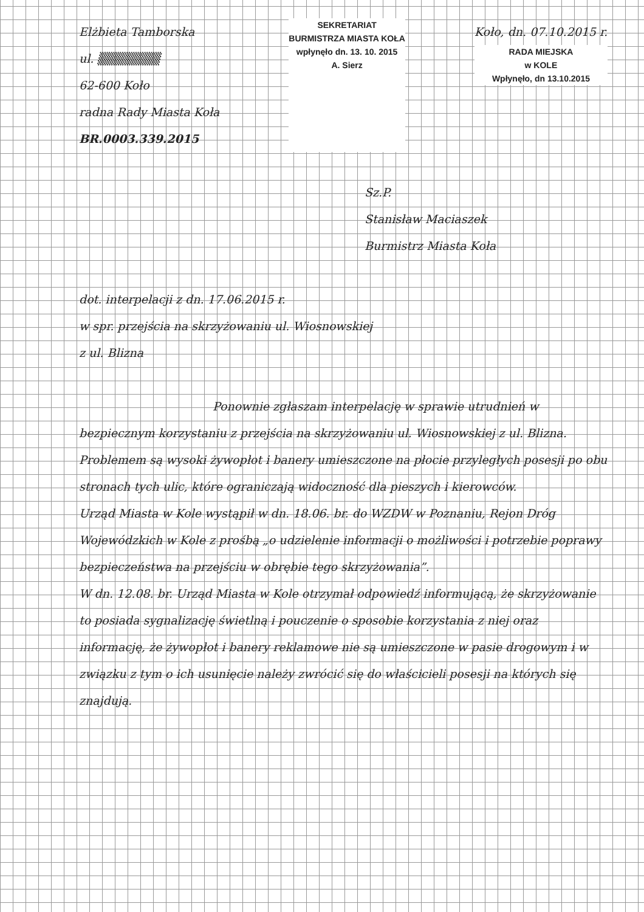Elżbieta Tamborska
ul. ▒▒▒▒▒▒▒
62-600 Koło
radna Rady Miasta Koła
BR.0003.339.2015
SEKRETARIAT
BURMISTRZA MIASTA KOŁA
wpłynęło dn. 13. 10. 2015
A. Sierz
Koło, dn. 07.10.2015 r.
RADA MIEJSKA
w KOLE
Wpłynęło, dn 13.10.2015
Sz.P.
Stanisław Maciaszek
Burmistrz Miasta Koła
dot. interpelacji z dn. 17.06.2015 r.
w spr. przejścia na skrzyżowaniu ul. Wiosnowskiej
z ul. Blizna
Ponownie zgłaszam interpelację w sprawie utrudnień w bezpiecznym korzystaniu z przejścia na skrzyżowaniu ul. Wiosnowskiej z ul. Blizna.
Problemem są wysoki żywopłot i banery umieszczone na płocie przyległych posesji po obu stronach tych ulic, które ograniczają widoczność dla pieszych i kierowców.
Urząd Miasta w Kole wystąpił w dn. 18.06. br. do WZDW w Poznaniu, Rejon Dróg Wojewódzkich w Kole z prośbą „o udzielenie informacji o możliwości i potrzebie poprawy bezpieczeństwa na przejściu w obrębie tego skrzyżowania”.
W dn. 12.08. br. Urząd Miasta w Kole otrzymał odpowiedź informującą, że skrzyżowanie to posiada sygnalizację świetlną i pouczenie o sposobie korzystania z niej oraz informację, że żywopłot i banery reklamowe nie są umieszczone w pasie drogowym i w związku z tym o ich usunięcie należy zwrócić się do właścicieli posesji na których się znajdują.